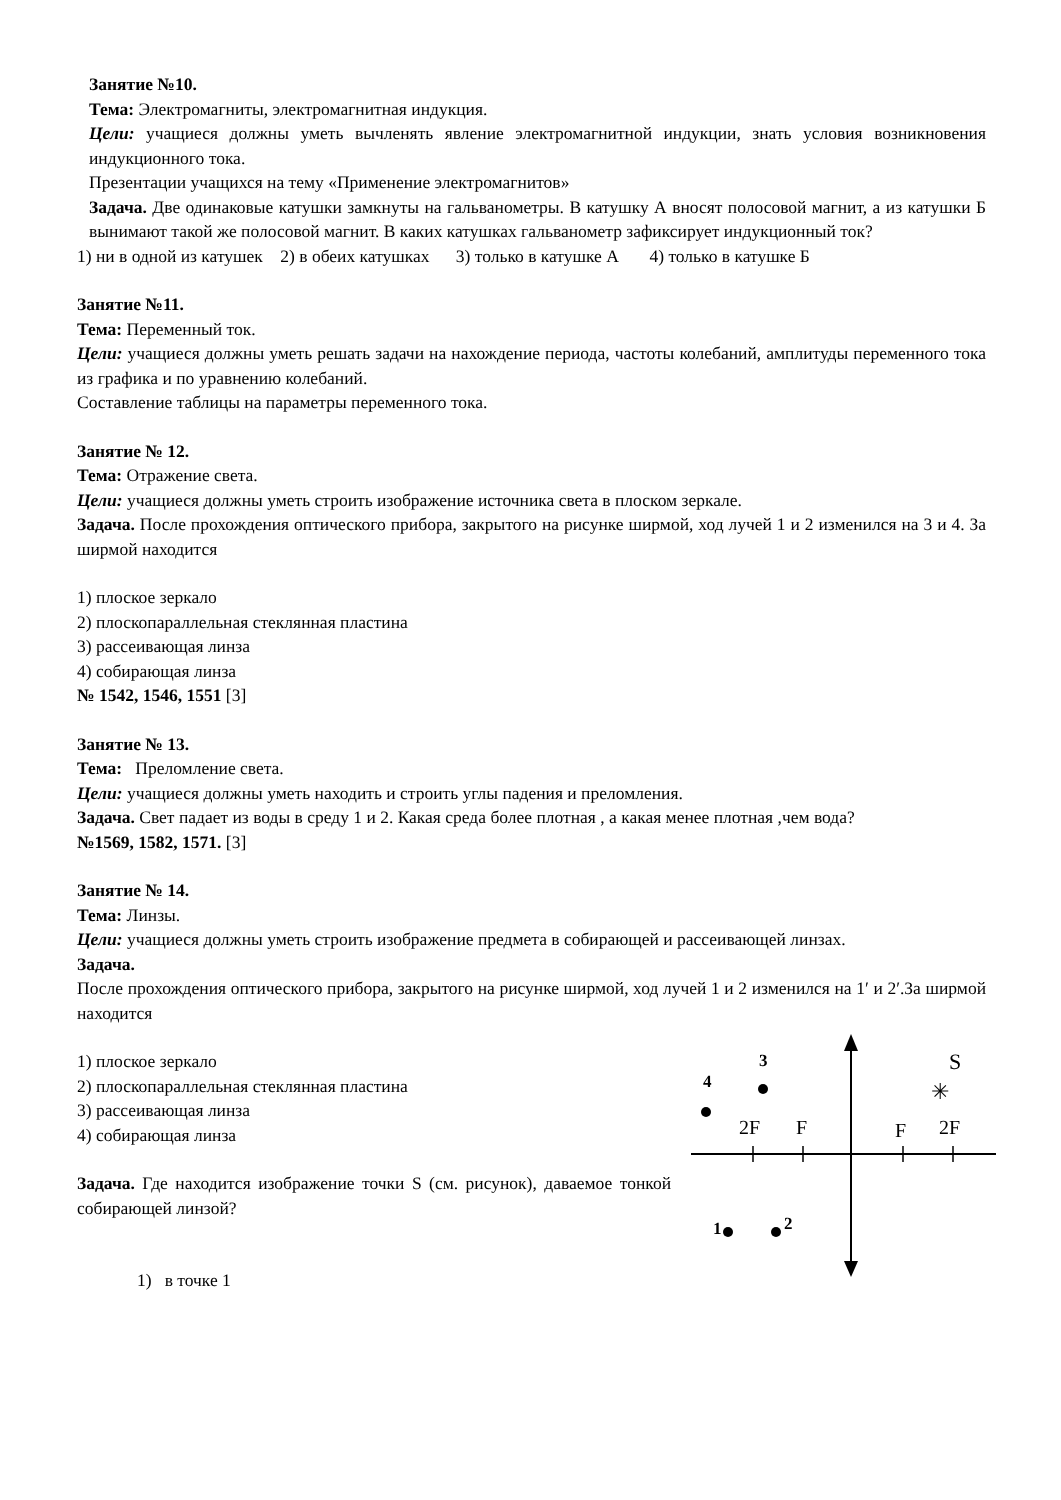Занятие №10.
Тема: Электромагниты, электромагнитная индукция.
Цели: учащиеся должны уметь вычленять явление электромагнитной индукции, знать условия возникновения индукционного тока.
Презентации учащихся на тему «Применение электромагнитов»
Задача. Две одинаковые катушки замкнуты на гальванометры. В катушку А вносят полосовой магнит, а из катушки Б вынимают такой же полосовой магнит. В каких катушках гальванометр зафиксирует индукционный ток?
1) ни в одной из катушек 2) в обеих катушках 3) только в катушке А 4) только в катушке Б
Занятие №11.
Тема: Переменный ток.
Цели: учащиеся должны уметь решать задачи на нахождение периода, частоты колебаний, амплитуды переменного тока из графика и по уравнению колебаний.
Составление таблицы на параметры переменного тока.
Занятие № 12.
Тема: Отражение света.
Цели: учащиеся должны уметь строить изображение источника света в плоском зеркале.
Задача. После прохождения оптического прибора, закрытого на рисунке ширмой, ход лучей 1 и 2 изменился на 3 и 4. За ширмой находится
1) плоское зеркало
2) плоскопараллельная стеклянная пластина
3) рассеивающая линза
4) собирающая линза
№ 1542, 1546, 1551 [3]
Занятие № 13.
Тема: Преломление света.
Цели: учащиеся должны уметь находить и строить углы падения и преломления.
Задача. Свет падает из воды в среду 1 и 2. Какая среда более плотная , а какая менее плотная ,чем вода?
№1569, 1582, 1571. [3]
Занятие № 14.
Тема: Линзы.
Цели: учащиеся должны уметь строить изображение предмета в собирающей и рассеивающей линзах.
Задача.
После прохождения оптического прибора, закрытого на рисунке ширмой, ход лучей 1 и 2 изменился на 1′ и 2′.За ширмой находится
1) плоское зеркало
2) плоскопараллельная стеклянная пластина
3) рассеивающая линза
4) собирающая линза
Задача. Где находится изображение точки S (см. рисунок), даваемое тонкой собирающей линзой?
1) в точке 1
2F
F
F
2F
S
✳
4
3
1
2